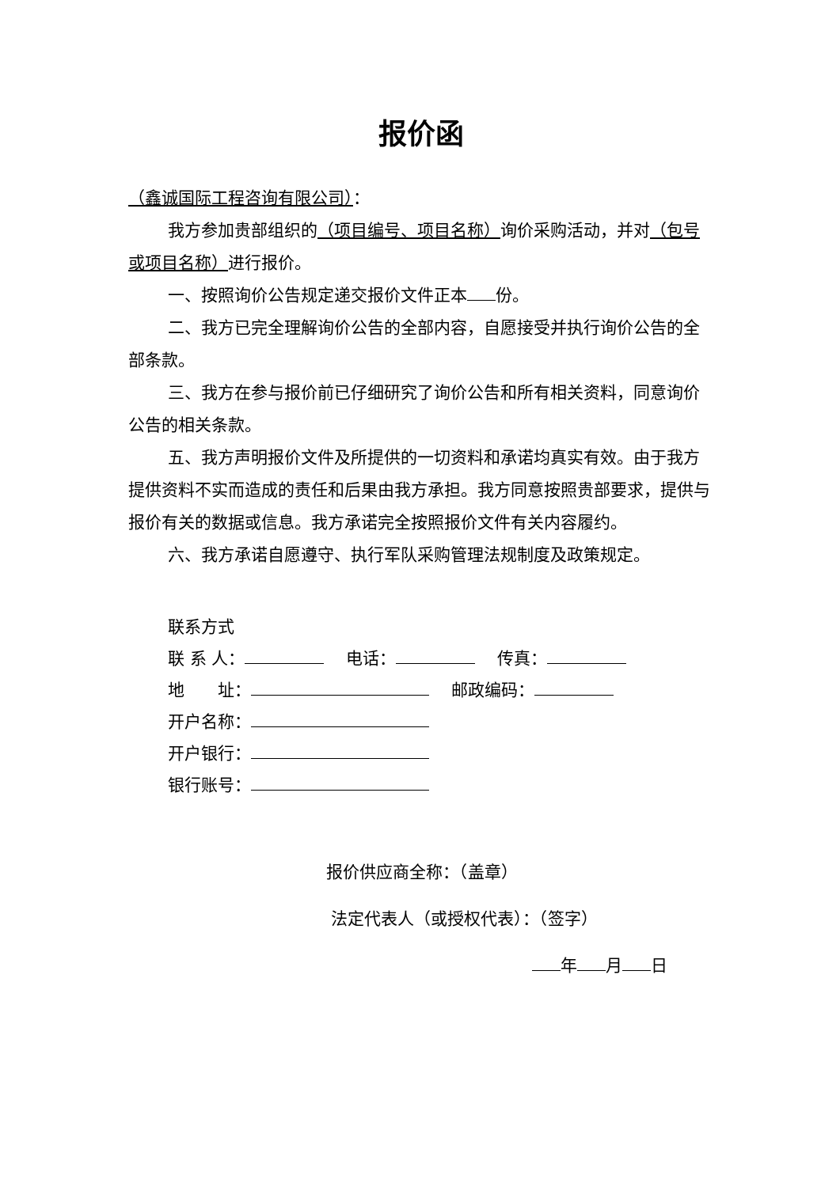报价函
（鑫诚国际工程咨询有限公司）：
我方参加贵部组织的（项目编号、项目名称）询价采购活动，并对（包号或项目名称）进行报价。
一、按照询价公告规定递交报价文件正本 份。
二、我方已完全理解询价公告的全部内容，自愿接受并执行询价公告的全部条款。
三、我方在参与报价前已仔细研究了询价公告和所有相关资料，同意询价公告的相关条款。
五、我方声明报价文件及所提供的一切资料和承诺均真实有效。由于我方提供资料不实而造成的责任和后果由我方承担。我方同意按照贵部要求，提供与报价有关的数据或信息。我方承诺完全按照报价文件有关内容履约。
六、我方承诺自愿遵守、执行军队采购管理法规制度及政策规定。
联系方式
联 系 人：　 电话：　 传真：
地　　址：　 邮政编码：
开户名称：
开户银行：
银行账号：
报价供应商全称：（盖章）
法定代表人（或授权代表）：（签字）
年 月 日